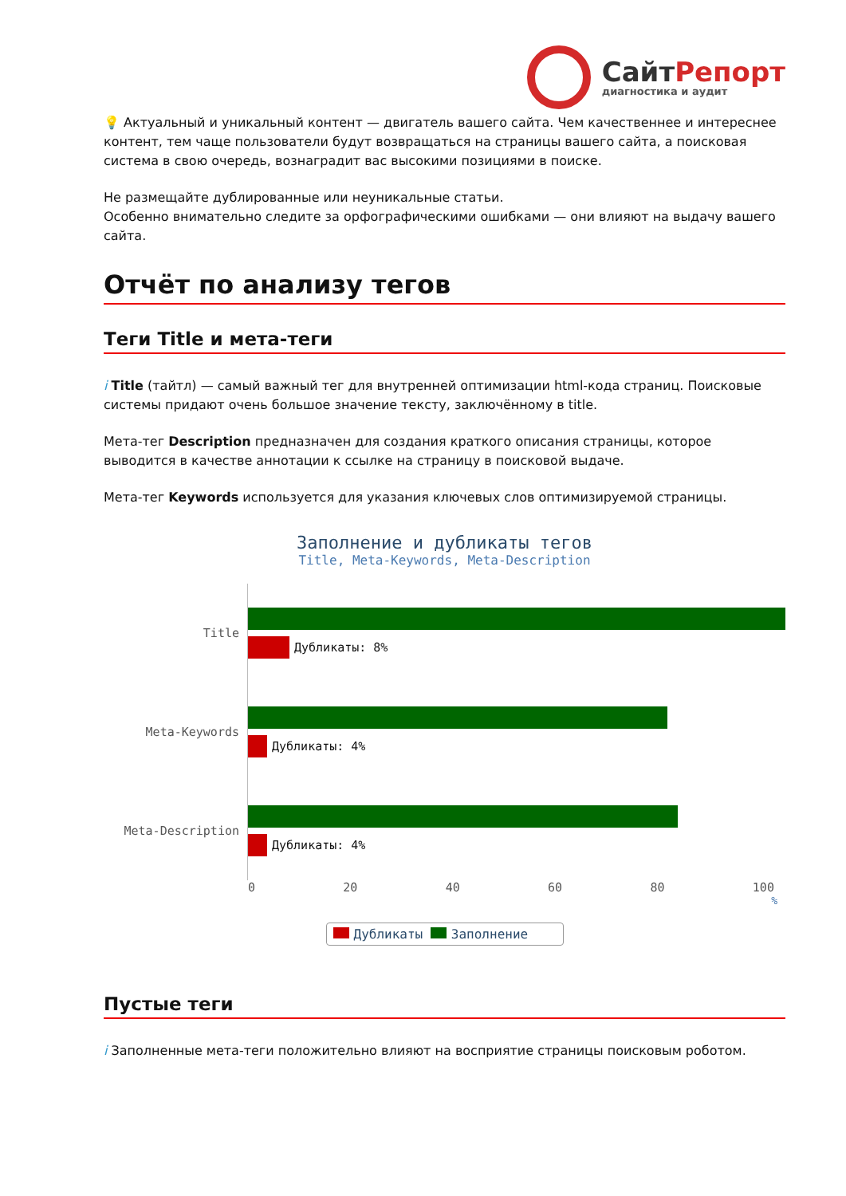СайтРепорт
диагностика и аудит
💡 Актуальный и уникальный контент — двигатель вашего сайта. Чем качественнее и интереснее контент, тем чаще пользователи будут возвращаться на страницы вашего сайта, а поисковая система в свою очередь, вознаградит вас высокими позициями в поиске.
Не размещайте дублированные или неуникальные статьи.
Особенно внимательно следите за орфографическими ошибками — они влияют на выдачу вашего сайта.
Отчёт по анализу тегов
Теги Title и мета-теги
i Title (тайтл) — самый важный тег для внутренней оптимизации html-кода страниц. Поисковые системы придают очень большое значение тексту, заключённому в title.
Мета-тег Description предназначен для создания краткого описания страницы, которое выводится в качестве аннотации к ссылке на страницу в поисковой выдаче.
Мета-тег Keywords используется для указания ключевых слов оптимизируемой страницы.
Заполнение и дубликаты тегов
Title, Meta-Keywords, Meta-Description
Title
Дубликаты: 8%
Meta-Keywords
Дубликаты: 4%
Meta-Description
Дубликаты: 4%
0 20 40 60 80 100
%
Дубликаты Заполнение
Пустые теги
i Заполненные мета-теги положительно влияют на восприятие страницы поисковым роботом.